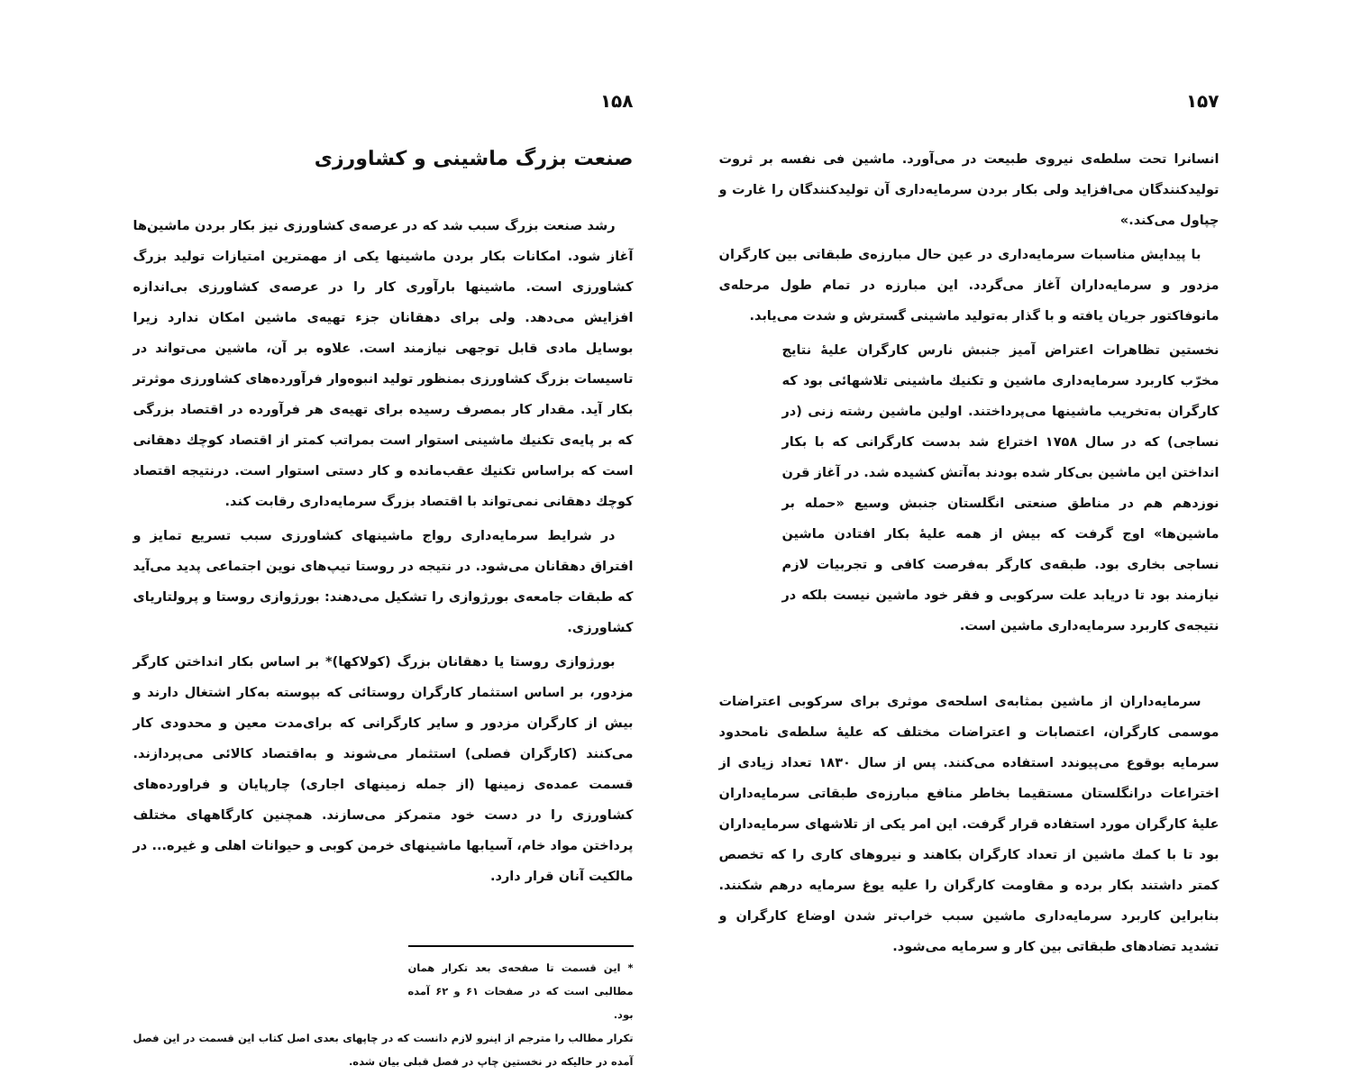۱۵۷
انسانرا تحت سلطه‌ی نیروی طبیعت در می‌آورد. ماشین فی نفسه بر ثروت تولیدکنندگان می‌افزاید ولی بکار بردن سرمایه‌داری آن تولیدکنندگان را غارت و چپاول می‌کند.»
با پیدایش مناسبات سرمایه‌داری در عین حال مبارزه‌ی طبقاتی بین کارگران مزدور و سرمایه‌داران آغاز می‌گردد. این مبارزه در تمام طول مرحله‌ی مانوفاکتور جریان یافته و با گذار به‌تولید ماشینی گسترش و شدت می‌یابد.
نخستین تظاهرات اعتراض آمیز جنبش نارس کارگران علیهٔ نتایج مخرّب کاربرد سرمایه‌داری ماشین و تکنیك ماشینی تلاشهائی بود که کارگران به‌تخریب ماشینها می‌پرداختند. اولین ماشین رشته زنی (در نساجی) که در سال ۱۷۵۸ اختراع شد بدست کارگرانی که با بکار انداختن این ماشین بی‌کار شده بودند به‌آتش کشیده شد. در آغاز قرن نوزدهم هم در مناطق صنعتی انگلستان جنبش وسیع «حمله بر ماشین‌ها» اوج گرفت که بیش از همه علیهٔ بکار افتادن ماشین نساجی بخاری بود. طبقه‌ی کارگر به‌فرصت کافی و تجربیات لازم نیازمند بود تا دریابد علت سرکوبی و فقر خود ماشین نیست بلکه در نتیجه‌ی کاربرد سرمایه‌داری ماشین است.
سرمایه‌داران از ماشین بمثابه‌ی اسلحه‌ی موثری برای سرکوبی اعتراضات موسمی کارگران، اعتصابات و اعتراضات مختلف که علیهٔ سلطه‌ی نامحدود سرمایه بوقوع می‌پیوندد استفاده می‌کنند. پس از سال ۱۸۳۰ تعداد زیادی از اختراعات درانگلستان مستقیما بخاطر منافع مبارزه‌ی طبقاتی سرمایه‌داران علیهٔ کارگران مورد استفاده قرار گرفت. این امر یکی از تلاشهای سرمایه‌داران بود تا با کمك ماشین از تعداد کارگران بکاهند و نیروهای کاری را که تخصص کمتر داشتند بکار برده و مقاومت کارگران را علیه یوغ سرمایه درهم شکنند. بنابراین کاربرد سرمایه‌داری ماشین سبب خراب‌تر شدن اوضاع کارگران و تشدید تضادهای طبقاتی بین کار و سرمایه می‌شود.
۱۵۸
صنعت بزرگ ماشینی و کشاورزی
رشد صنعت بزرگ سبب شد که در عرصه‌ی کشاورزی نیز بکار بردن ماشین‌ها آغاز شود. امکانات بکار بردن ماشینها یکی از مهمترین امتیازات تولید بزرگ کشاورزی است. ماشینها بارآوری کار را در عرصه‌ی کشاورزی بی‌اندازه افزایش می‌دهد. ولی برای دهقانان جزء تهیه‌ی ماشین امکان ندارد زیرا بوسایل مادی قابل توجهی نیازمند است. علاوه بر آن، ماشین می‌تواند در تاسیسات بزرگ کشاورزی بمنظور تولید انبوه‌وار فرآورده‌های کشاورزی موثرتر بکار آید. مقدار کار بمصرف رسیده برای تهیه‌ی هر فرآورده در اقتصاد بزرگی که بر پایه‌ی تکنیك ماشینی استوار است بمراتب کمتر از اقتصاد کوچك دهقانی است که براساس تکنیك عقب‌مانده و کار دستی استوار است. درنتیجه اقتصاد کوچك دهقانی نمی‌تواند با اقتصاد بزرگ سرمایه‌داری رقابت کند.
در شرایط سرمایه‌داری رواج ماشینهای کشاورزی سبب تسریع تمایز و افتراق دهقانان می‌شود. در نتیجه در روستا تیپ‌های نوین اجتماعی پدید می‌آید که طبقات جامعه‌ی بورژوازی را تشکیل می‌دهند: بورژوازی روستا و پرولتاریای کشاورزی.
بورژوازی روستا یا دهقانان بزرگ (کولاکها)* بر اساس بکار انداختن کارگر مزدور، بر اساس استثمار کارگران روستائی که بپوسته به‌کار اشتغال دارند و بیش از کارگران مزدور و سایر کارگرانی که برای‌مدت معین و محدودی کار می‌کنند (کارگران فصلی) استثمار می‌شوند و به‌اقتصاد کالائی می‌پردازند. قسمت عمده‌ی زمینها (از جمله زمینهای اجاری) چارپایان و فراورده‌های کشاورزی را در دست خود متمرکز می‌سازند. همچنین کارگاههای مختلف پرداختن مواد خام، آسیابها ماشینهای خرمن کوبی و حیوانات اهلی و غیره... در مالکیت آنان قرار دارد.
* این قسمت تا صفحه‌ی بعد تکرار همان مطالبی است که در صفحات ۶۱ و ۶۲ آمده بود.
تکرار مطالب را مترجم از اینرو لازم دانست که در چاپهای بعدی اصل کتاب این قسمت در این فصل آمده در حالیکه در نخستین چاپ در فصل قبلی بیان شده.